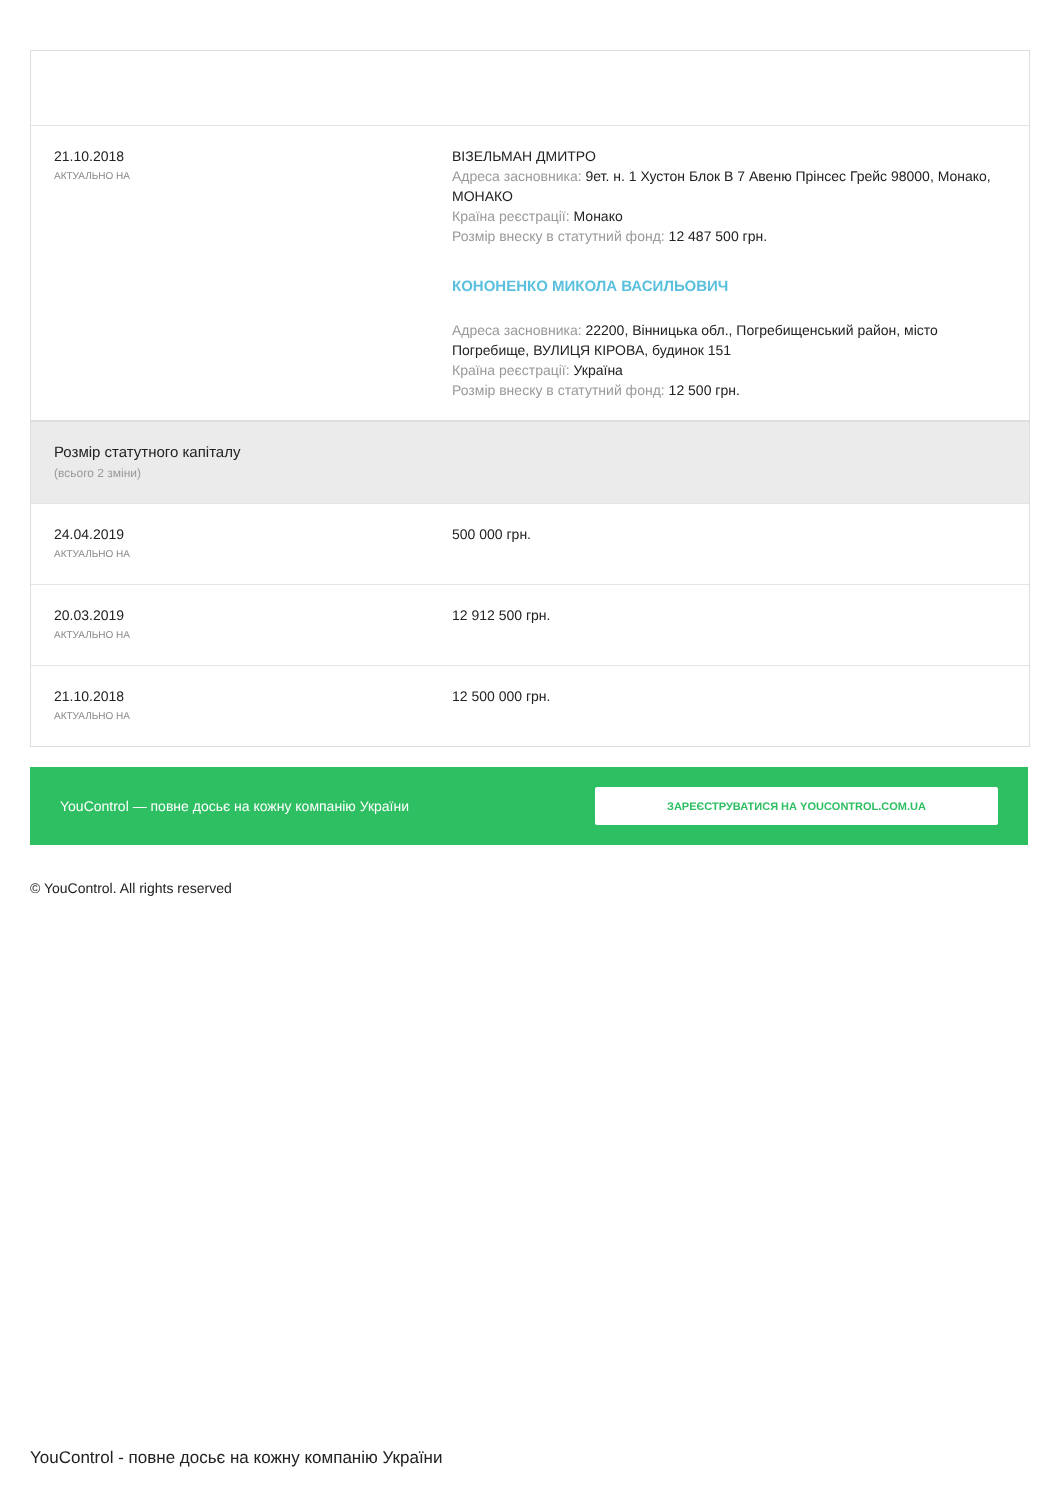| 21.10.2018 АКТУАЛЬНО НА | ВІЗЕЛЬМАН ДМИТРО Адреса засновника: 9ет. н. 1 Хустон Блок В 7 Авеню Прінсес Грейс 98000, Монако, МОНАКО Країна реєстрації: Монако Розмір внеску в статутний фонд: 12 487 500 грн. КОНОНЕНКО МИКОЛА ВАСИЛЬОВИЧ Адреса засновника: 22200, Вінницька обл., Погребищенський район, місто Погребище, ВУЛИЦЯ КІРОВА, будинок 151 Країна реєстрації: Україна Розмір внеску в статутний фонд: 12 500 грн. |
| Розмір статутного капіталу (всього 2 зміни) | |
| 24.04.2019 АКТУАЛЬНО НА | 500 000 грн. |
| 20.03.2019 АКТУАЛЬНО НА | 12 912 500 грн. |
| 21.10.2018 АКТУАЛЬНО НА | 12 500 000 грн. |
YouControl — повне досьє на кожну компанію України ЗАРЕЄСТРУВАТИСЯ НА YOUCONTROL.COM.UA
© YouControl. All rights reserved
YouControl - повне досьє на кожну компанію України